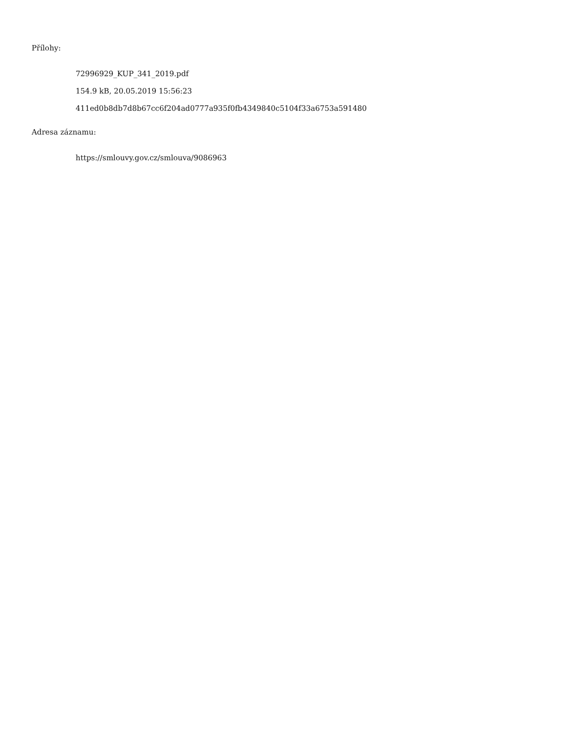Přílohy:
72996929_KUP_341_2019.pdf
154.9 kB, 20.05.2019 15:56:23
411ed0b8db7d8b67cc6f204ad0777a935f0fb4349840c5104f33a6753a591480
Adresa záznamu:
https://smlouvy.gov.cz/smlouva/9086963